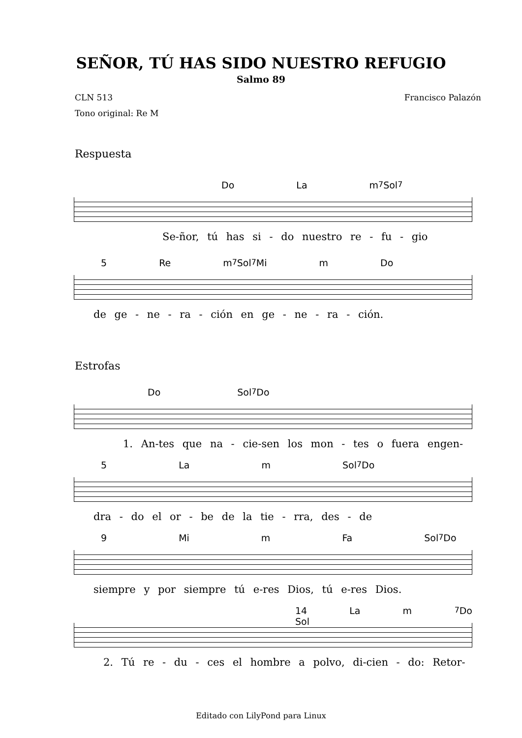SEÑOR, TÚ HAS SIDO NUESTRO REFUGIO
Salmo 89
CLN 513 Francisco Palazón
Tono original: Re M
Respuesta
Do La m<sup>7</sup> Sol<sup>7</sup>
Se-ñor, tú has si - do nuestro re - fu - gio
5 Re m<sup>7</sup> Sol<sup>7</sup> Mi m Do
de ge - ne - ra - ción en ge - ne - ra - ción.
Estrofas
Do Sol<sup>7</sup> Do
1. An-tes que na - cie-sen los mon - tes o fuera engen-
5 La m Sol<sup>7</sup> Do
dra - do el or - be de la tie - rra, des - de
9 Mi m Fa Sol<sup>7</sup> Do
siempre y por siempre tú e-res Dios, tú e-res Dios.
14 La m Sol<sup>7</sup> Do
2. Tú re - du - ces el hombre a polvo, di-cien - do: Retor-
Editado con LilyPond para Linux